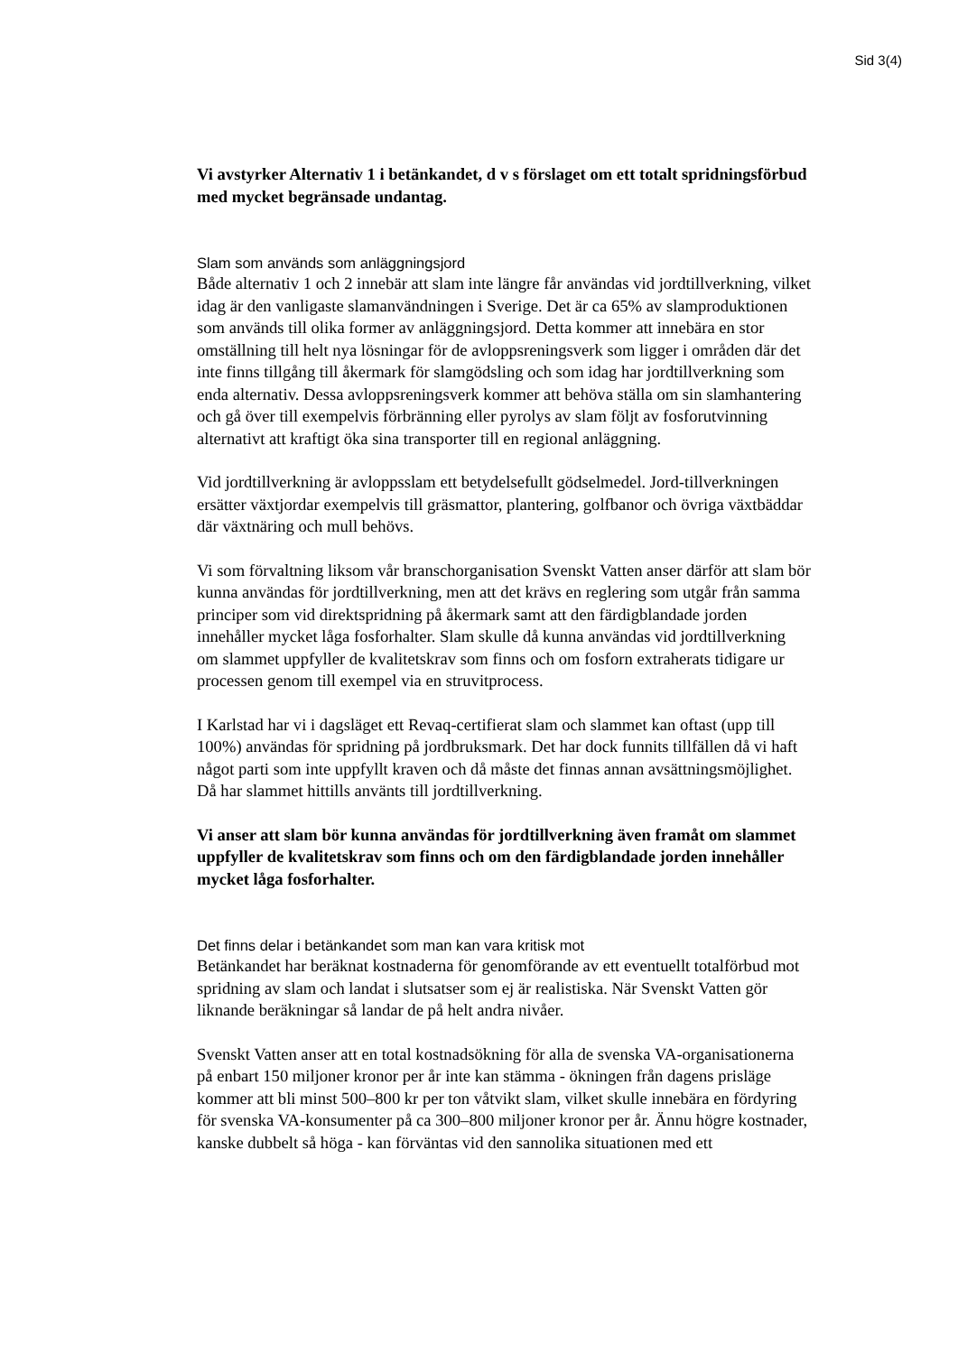Sid 3(4)
Vi avstyrker Alternativ 1 i betänkandet, d v s förslaget om ett totalt spridningsförbud med mycket begränsade undantag.
Slam som används som anläggningsjord
Både alternativ 1 och 2 innebär att slam inte längre får användas vid jordtillverkning, vilket idag är den vanligaste slamanvändningen i Sverige. Det är ca 65% av slamproduktionen som används till olika former av anläggningsjord. Detta kommer att innebära en stor omställning till helt nya lösningar för de avloppsreningsverk som ligger i områden där det inte finns tillgång till åkermark för slamgödsling och som idag har jordtillverkning som enda alternativ. Dessa avloppsreningsverk kommer att behöva ställa om sin slamhantering och gå över till exempelvis förbränning eller pyrolys av slam följt av fosforutvinning alternativt att kraftigt öka sina transporter till en regional anläggning.
Vid jordtillverkning är avloppsslam ett betydelsefullt gödselmedel. Jord-tillverkningen ersätter växtjordar exempelvis till gräsmattor, plantering, golfbanor och övriga växtbäddar där växtnäring och mull behövs.
Vi som förvaltning liksom vår branschorganisation Svenskt Vatten anser därför att slam bör kunna användas för jordtillverkning, men att det krävs en reglering som utgår från samma principer som vid direktspridning på åkermark samt att den färdigblandade jorden innehåller mycket låga fosforhalter. Slam skulle då kunna användas vid jordtillverkning om slammet uppfyller de kvalitetskrav som finns och om fosforn extraherats tidigare ur processen genom till exempel via en struvitprocess.
I Karlstad har vi i dagsläget ett Revaq-certifierat slam och slammet kan oftast (upp till 100%) användas för spridning på jordbruksmark. Det har dock funnits tillfällen då vi haft något parti som inte uppfyllt kraven och då måste det finnas annan avsättningsmöjlighet. Då har slammet hittills använts till jordtillverkning.
Vi anser att slam bör kunna användas för jordtillverkning även framåt om slammet uppfyller de kvalitetskrav som finns och om den färdigblandade jorden innehåller mycket låga fosforhalter.
Det finns delar i betänkandet som man kan vara kritisk mot
Betänkandet har beräknat kostnaderna för genomförande av ett eventuellt totalförbud mot spridning av slam och landat i slutsatser som ej är realistiska. När Svenskt Vatten gör liknande beräkningar så landar de på helt andra nivåer.
Svenskt Vatten anser att en total kostnadsökning för alla de svenska VA-organisationerna på enbart 150 miljoner kronor per år inte kan stämma - ökningen från dagens prisläge kommer att bli minst 500–800 kr per ton våtvikt slam, vilket skulle innebära en fördyring för svenska VA-konsumenter på ca 300–800 miljoner kronor per år. Ännu högre kostnader, kanske dubbelt så höga - kan förväntas vid den sannolika situationen med ett